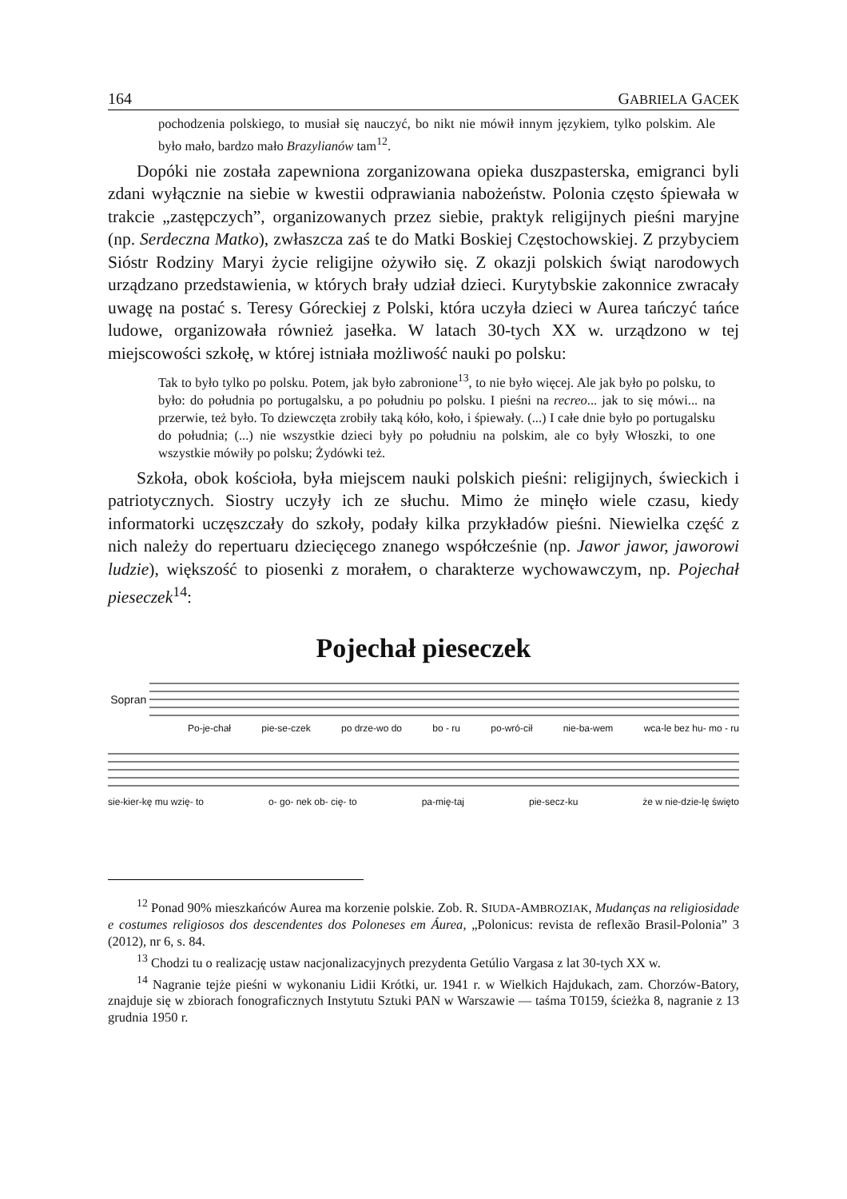164 GABRIELA GACEK
pochodzenia polskiego, to musiał się nauczyć, bo nikt nie mówił innym językiem, tylko polskim. Ale było mało, bardzo mało Brazylianów tam<sup>12</sup>.
Dopóki nie została zapewniona zorganizowana opieka duszpasterska, emigranci byli zdani wyłącznie na siebie w kwestii odprawiania nabożeństw. Polonia często śpiewała w trakcie „zastępczych”, organizowanych przez siebie, praktyk religijnych pieśni maryjne (np. Serdeczna Matko), zwłaszcza zaś te do Matki Boskiej Częstochowskiej. Z przybyciem Sióstr Rodziny Maryi życie religijne ożywiło się. Z okazji polskich świąt narodowych urządzano przedstawienia, w których brały udział dzieci. Kurytybskie zakonnice zwracały uwagę na postać s. Teresy Góreckiej z Polski, która uczyła dzieci w Aurea tańczyć tańce ludowe, organizowała również jasełka. W latach 30-tych XX w. urządzono w tej miejscowości szkołę, w której istniała możliwość nauki po polsku:
Tak to było tylko po polsku. Potem, jak było zabronione<sup>13</sup>, to nie było więcej. Ale jak było po polsku, to było: do południa po portugalsku, a po południu po polsku. I pieśni na recreo... jak to się mówi... na przerwie, też było. To dziewczęta zrobiły taką kóło, koło, i śpiewały. (...) I całe dnie było po portugalsku do południa; (...) nie wszystkie dzieci były po południu na polskim, ale co były Włoszki, to one wszystkie mówiły po polsku; Żydówki też.
Szkoła, obok kościoła, była miejscem nauki polskich pieśni: religijnych, świeckich i patriotycznych. Siostry uczyły ich ze słuchu. Mimo że minęło wiele czasu, kiedy informatorki uczęszczały do szkoły, podały kilka przykładów pieśni. Niewielka część z nich należy do repertuaru dziecięcego znanego współcześnie (np. Jawor jawor, jaworowi ludzie), większość to piosenki z morałem, o charakterze wychowawczym, np. Pojechał pieseczek<sup>14</sup>:
Pojechał pieseczek
Sopran
Po-je-chał pie-se-czek po drze-wo do bo - ru po-wró-cił nie-ba-wem wca-le bez hu- mo - ru
sie-kier-kę mu wzię- to o- go- nek ob- cię- to pa-mię-taj pie-secz-ku że w nie-dzie-lę święto
<sup>12</sup> Ponad 90% mieszkańców Aurea ma korzenie polskie. Zob. R. SIUDA-AMBROZIAK, Mudanças na religiosidade e costumes religiosos dos descendentes dos Poloneses em Áurea, „Polonicus: revista de reflexão Brasil-Polonia” 3 (2012), nr 6, s. 84.
<sup>13</sup> Chodzi tu o realizację ustaw nacjonalizacyjnych prezydenta Getúlio Vargasa z lat 30-tych XX w.
<sup>14</sup> Nagranie tejże pieśni w wykonaniu Lidii Krótki, ur. 1941 r. w Wielkich Hajdukach, zam. Chorzów-Batory, znajduje się w zbiorach fonograficznych Instytutu Sztuki PAN w Warszawie — taśma T0159, ścieżka 8, nagranie z 13 grudnia 1950 r.